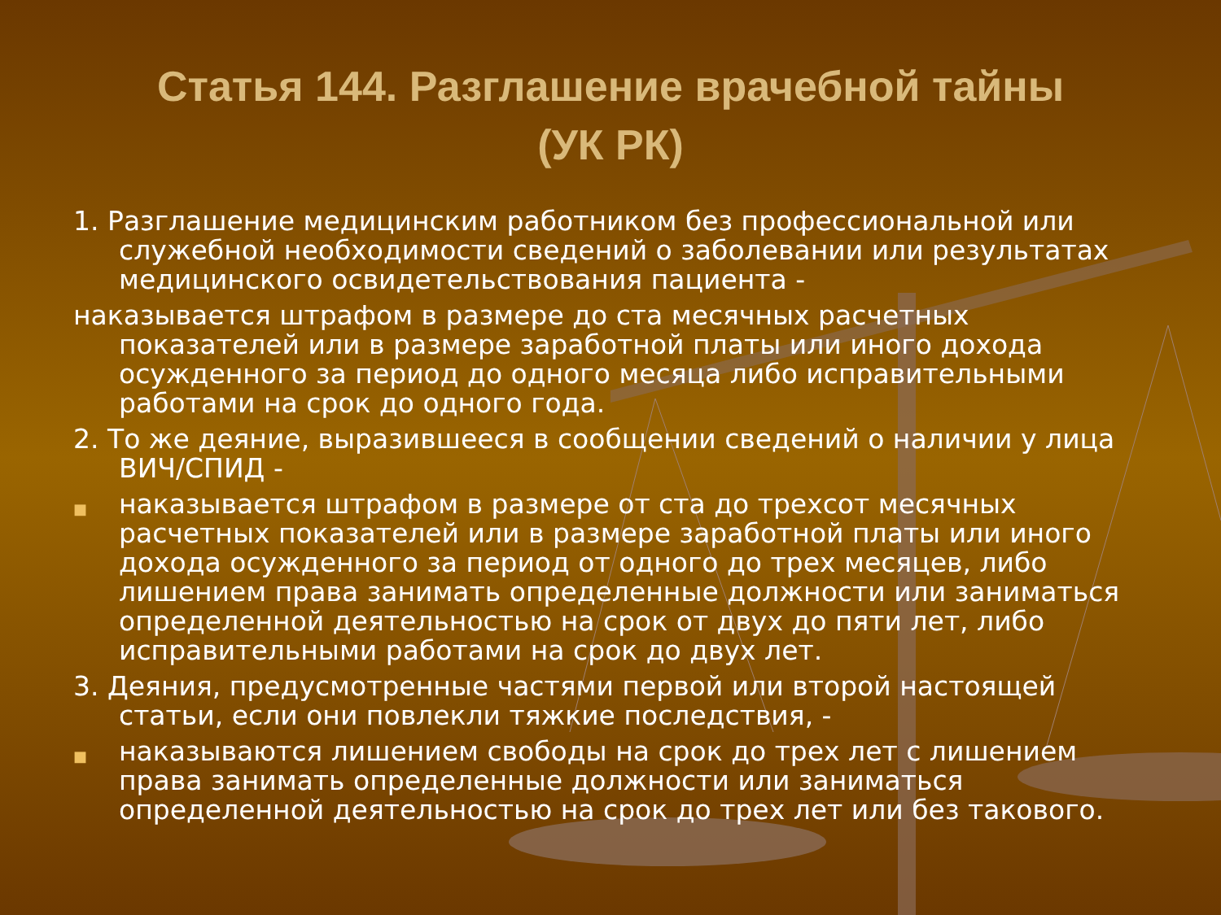Статья 144. Разглашение врачебной тайны
(УК РК)
1. Разглашение медицинским работником без профессиональной или служебной необходимости сведений о заболевании или результатах медицинского освидетельствования пациента -
наказывается штрафом в размере до ста месячных расчетных показателей или в размере заработной платы или иного дохода осужденного за период до одного месяца либо исправительными работами на срок до одного года.
2. То же деяние, выразившееся в сообщении сведений о наличии у лица ВИЧ/СПИД -
■
наказывается штрафом в размере от ста до трехсот месячных расчетных показателей или в размере заработной платы или иного дохода осужденного за период от одного до трех месяцев, либо лишением права занимать определенные должности или заниматься определенной деятельностью на срок от двух до пяти лет, либо исправительными работами на срок до двух лет.
3. Деяния, предусмотренные частями первой или второй настоящей статьи, если они повлекли тяжкие последствия, -
■
наказываются лишением свободы на срок до трех лет с лишением права занимать определенные должности или заниматься определенной деятельностью на срок до трех лет или без такового.